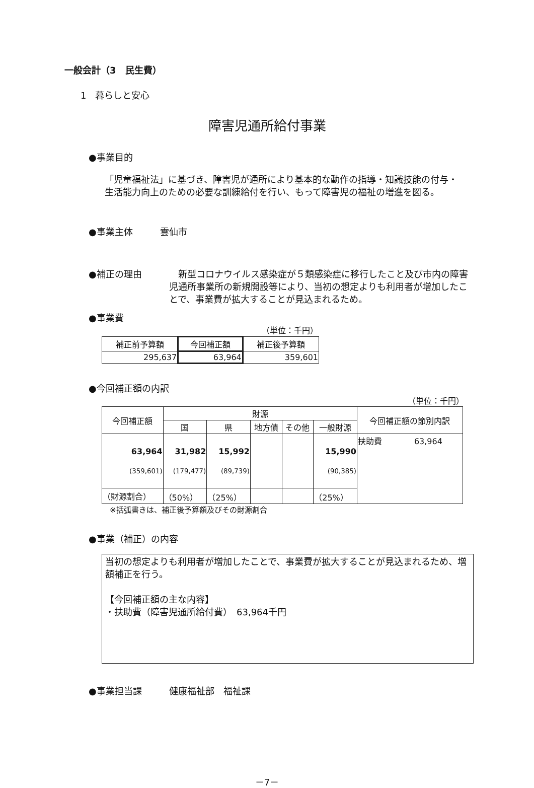一般会計（3　民生費）
1　暮らしと安心
障害児通所給付事業
●事業目的
「児童福祉法」に基づき、障害児が通所により基本的な動作の指導・知識技能の付与・生活能力向上のための必要な訓練給付を行い、もって障害児の福祉の増進を図る。
●事業主体　　　雲仙市
●補正の理由 　新型コロナウイルス感染症が５類感染症に移行したこと及び市内の障害児通所事業所の新規開設等により、当初の想定よりも利用者が増加したことで、事業費が拡大することが見込まれるため。
●事業費
（単位：千円）
| 補正前予算額 | 今回補正額 | 補正後予算額 |
| --- | --- | --- |
| 295,637 | 63,964 | 359,601 |
●今回補正額の内訳
（単位：千円）
| 今回補正額 | 財源 | | | | | 今回補正額の節別内訳 |
| --- | --- | --- | --- | --- | --- | --- |
| | 国 | 県 | 地方債 | その他 | 一般財源 | |
| 63,964 (359,601) | 31,982 (179,477) | 15,992 (89,739) | | | 15,990 (90,385) | 扶助費 63,964 |
| （財源割合） | （50%） | （25%） | | | （25%） | |
※括弧書きは、補正後予算額及びその財源割合
●事業（補正）の内容
当初の想定よりも利用者が増加したことで、事業費が拡大することが見込まれるため、増額補正を行う。
【今回補正額の主な内容】
・扶助費（障害児通所給付費）　63,964千円
●事業担当課　　　健康福祉部　福祉課
－7－